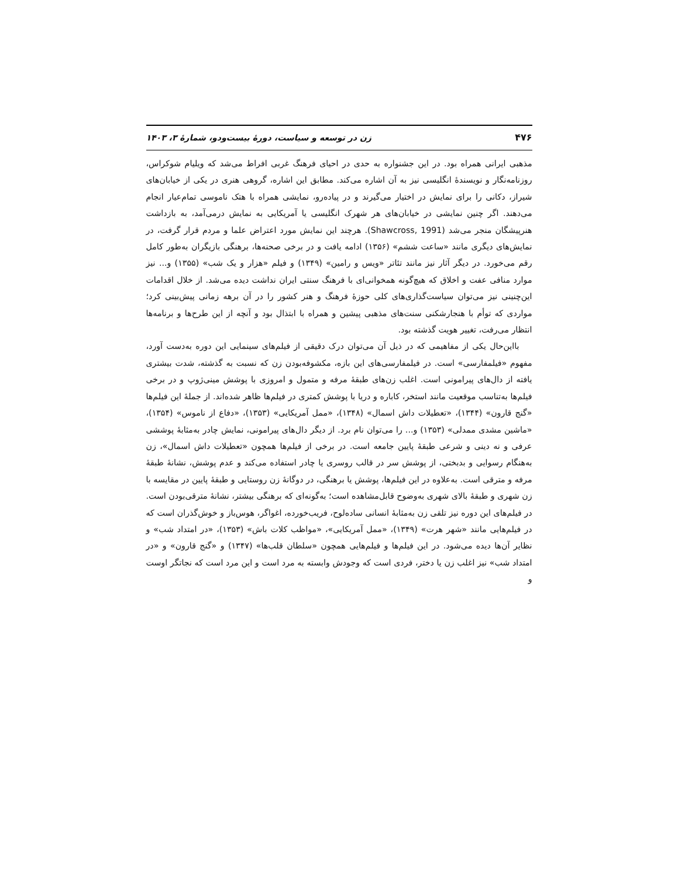۴۷۶ زن در توسعه و سیاست، دورۀ بیست‌ودو، شمارۀ ۳، ۱۴۰۳
مذهبی ایرانی همراه بود. در این جشنواره به حدی در احیای فرهنگ غربی افراط می‌شد که ویلیام شوکراس، روزنامه‌نگار و نویسندۀ انگلیسی نیز به آن اشاره می‌کند. مطابق این اشاره، گروهی هنری در یکی از خیابان‌های شیراز، دکانی را برای نمایش در اختیار می‌گیرند و در پیاده‌رو، نمایشی همراه با هتک ناموسی تمام‌عیار انجام می‌دهند. اگر چنین نمایشی در خیابان‌های هر شهرک انگلیسی یا آمریکایی به نمایش درمی‌آمد، به بازداشت هنرپیشگان منجر می‌شد (Shawcross, 1991). هرچند این نمایش مورد اعتراض علما و مردم قرار گرفت، در نمایش‌های دیگری مانند «ساعت ششم» (۱۳۵۶) ادامه یافت و در برخی صحنه‌ها، برهنگی بازیگران به‌طور کامل رقم می‌خورد. در دیگر آثار نیز مانند تئاتر «ویس و رامین» (۱۳۴۹) و فیلم «هزار و یک شب» (۱۳۵۵) و... نیز موارد منافی عفت و اخلاق که هیچ‌گونه همخوانی‌ای با فرهنگ سنتی ایران نداشت دیده می‌شد. از خلال اقدامات این‌چنینی نیز می‌توان سیاست‌گذاری‌های کلی حوزۀ فرهنگ و هنر کشور را در آن برهه زمانی پیش‌بینی کرد؛ مواردی که توأم با هنجارشکنی سنت‌های مذهبی پیشین و همراه با ابتذال بود و آنچه از این طرح‌ها و برنامه‌ها انتظار می‌رفت، تغییر هویت گذشته بود.
بااین‌حال یکی از مفاهیمی که در ذیل آن می‌توان درک دقیقی از فیلم‌های سینمایی این دوره به‌دست آورد، مفهوم «فیلمفارسی» است. در فیلمفارسی‌های این بازه، مکشوفه‌بودن زن که نسبت به گذشته، شدت بیشتری یافته از دال‌های پیرامونی است. اغلب زن‌های طبقۀ مرفه و متمول و امروزی با پوشش مینی‌ژوپ و در برخی فیلم‌ها به‌تناسب موقعیت مانند استخر، کاباره و دریا با پوشش کمتری در فیلم‌ها ظاهر شده‌اند. از جملۀ این فیلم‌ها «گنج قارون» (۱۳۴۴)، «تعطیلات داش اسمال» (۱۳۴۸)، «ممل آمریکایی» (۱۳۵۳)، «دفاع از ناموس» (۱۳۵۴)، «ماشین مشدی ممدلی» (۱۳۵۳) و... را می‌توان نام برد. از دیگر دال‌های پیرامونی، نمایش چادر به‌مثابۀ پوششی عرفی و نه دینی و شرعی طبقۀ پایین جامعه است. در برخی از فیلم‌ها همچون «تعطیلات داش اسمال»، زن به‌هنگام رسوایی و بدبختی، از پوشش سر در قالب روسری یا چادر استفاده می‌کند و عدم پوشش، نشانۀ طبقۀ مرفه و مترقی است. به‌علاوه در این فیلم‌ها، پوشش یا برهنگی، در دوگانۀ زن روستایی و طبقۀ پایین در مقایسه با زن شهری و طبقۀ بالای شهری به‌وضوح قابل‌مشاهده است؛ به‌گونه‌ای که برهنگی بیشتر، نشانۀ مترقی‌بودن است. در فیلم‌های این دوره نیز تلقی زن به‌مثابۀ انسانی ساده‌لوح، فریب‌خورده، اغواگر، هوس‌باز و خوش‌گذران است که در فیلم‌هایی مانند «شهر هرت» (۱۳۴۹)، «ممل آمریکایی»، «مواظب کلات باش» (۱۳۵۳)، «در امتداد شب» و نظایر آن‌ها دیده می‌شود. در این فیلم‌ها و فیلم‌هایی همچون «سلطان قلب‌ها» (۱۳۴۷) و «گنج قارون» و «در امتداد شب» نیز اغلب زن یا دختر، فردی است که وجودش وابسته به مرد است و این مرد است که نجاتگر اوست و